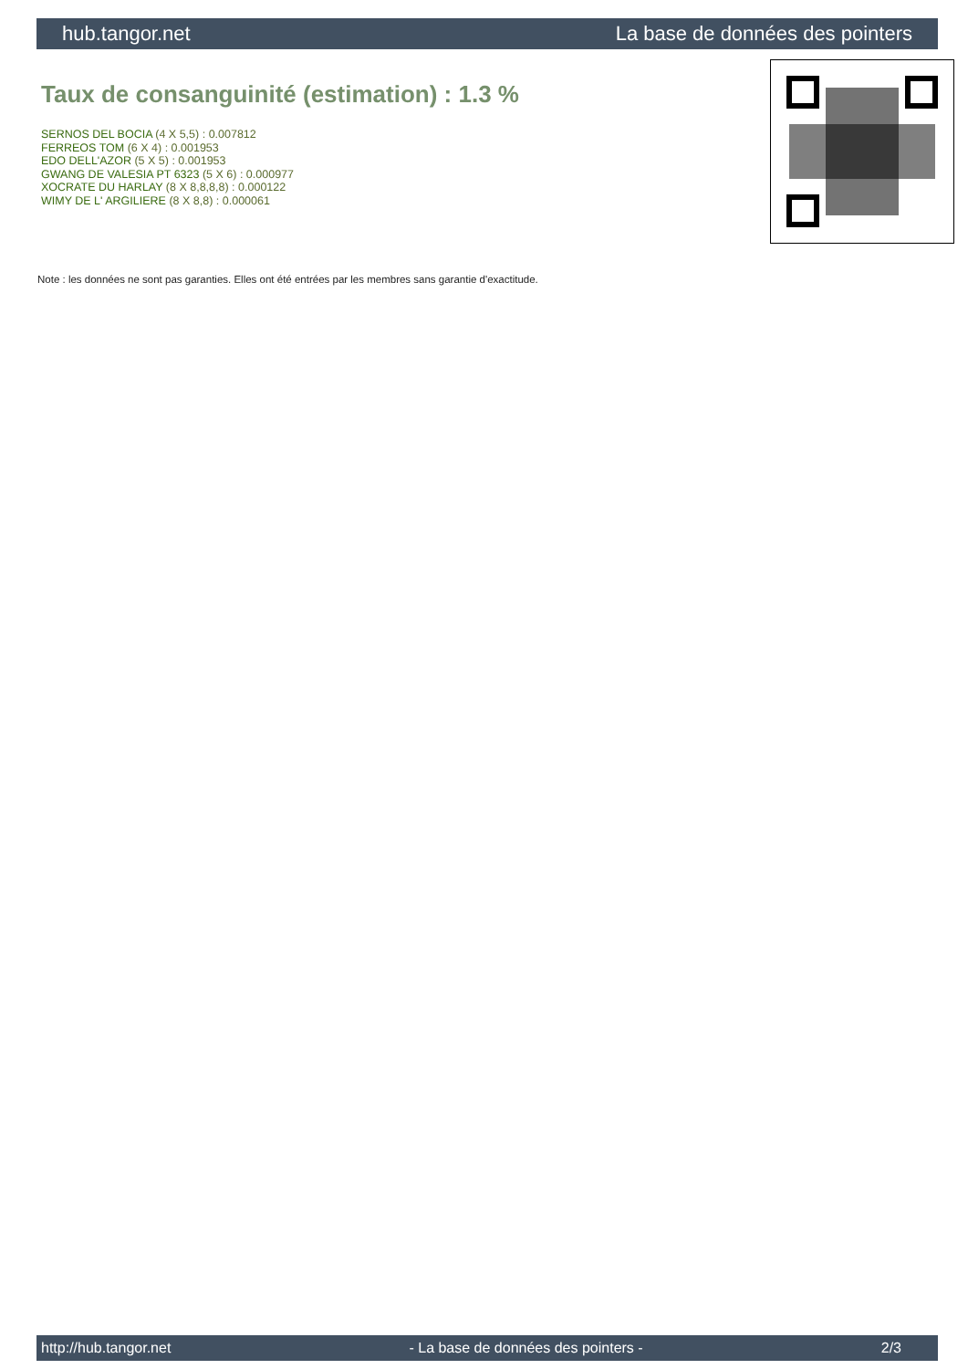hub.tangor.net La base de données des pointers
Taux de consanguinité (estimation) : 1.3 %
SERNOS DEL BOCIA (4 X 5,5) : 0.007812
FERREOS TOM (6 X 4) : 0.001953
EDO DELL'AZOR (5 X 5) : 0.001953
GWANG DE VALESIA PT 6323 (5 X 6) : 0.000977
XOCRATE DU HARLAY (8 X 8,8,8,8) : 0.000122
WIMY DE L' ARGILIERE (8 X 8,8) : 0.000061
Note : les données ne sont pas garanties. Elles ont été entrées par les membres sans garantie d'exactitude.
http://hub.tangor.net - La base de données des pointers - 2/3